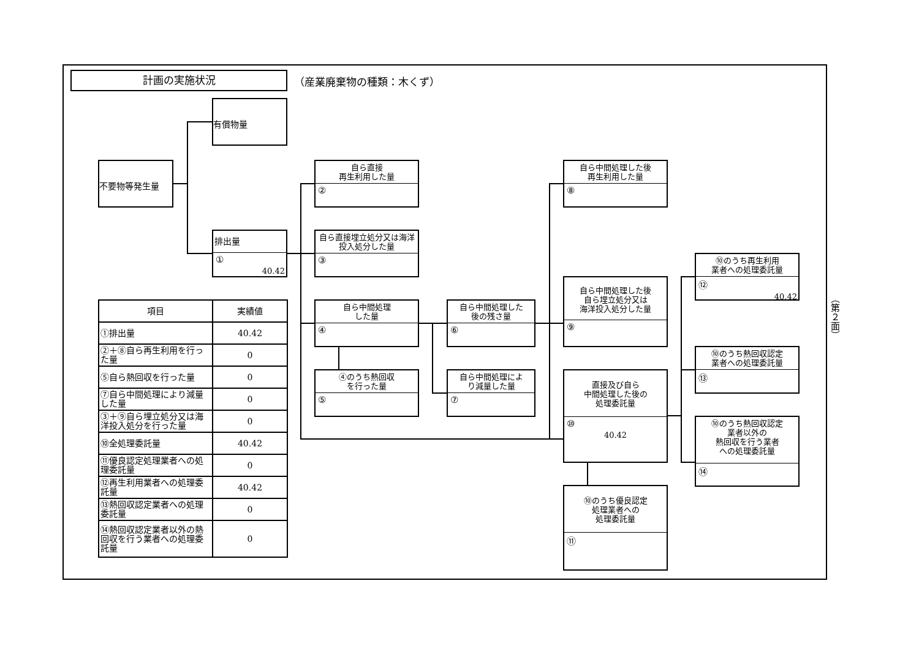計画の実施状況 （産業廃棄物の種類：木くず）
不要物等発生量
有償物量
排出量
①
40.42
自ら直接
再生利用した量
②
自ら直接埋立処分又は海洋投入処分した量
③
自ら中間処理
した量
④
④のうち熱回収
を行った量
⑤
自ら中間処理した
後の残さ量
⑥
自ら中間処理によ
り減量した量
⑦
自ら中間処理した後
再生利用した量
⑧
自ら中間処理した後
自ら埋立処分又は
海洋投入処分した量
⑨
直接及び自ら
中間処理した後の
処理委託量
⑩
40.42
⑩のうち優良認定
処理業者への
処理委託量
⑪
⑩のうち再生利用
業者への処理委託量
⑫
40.42
⑩のうち熱回収認定
業者への処理委託量
⑬
⑩のうち熱回収認定
業者以外の
熱回収を行う業者
への処理委託量
⑭
| 項目 | 実績値 |
| --- | --- |
| ①排出量 | 40.42 |
| ②＋⑧自ら再生利用を行った量 | 0 |
| ⑤自ら熱回収を行った量 | 0 |
| ⑦自ら中間処理により減量した量 | 0 |
| ③＋⑨自ら埋立処分又は海洋投入処分を行った量 | 0 |
| ⑩全処理委託量 | 40.42 |
| ⑪優良認定処理業者への処理委託量 | 0 |
| ⑫再生利用業者への処理委託量 | 40.42 |
| ⑬熱回収認定業者への処理委託量 | 0 |
| ⑭熱回収認定業者以外の熱回収を行う業者への処理委託量 | 0 |
（第２面）